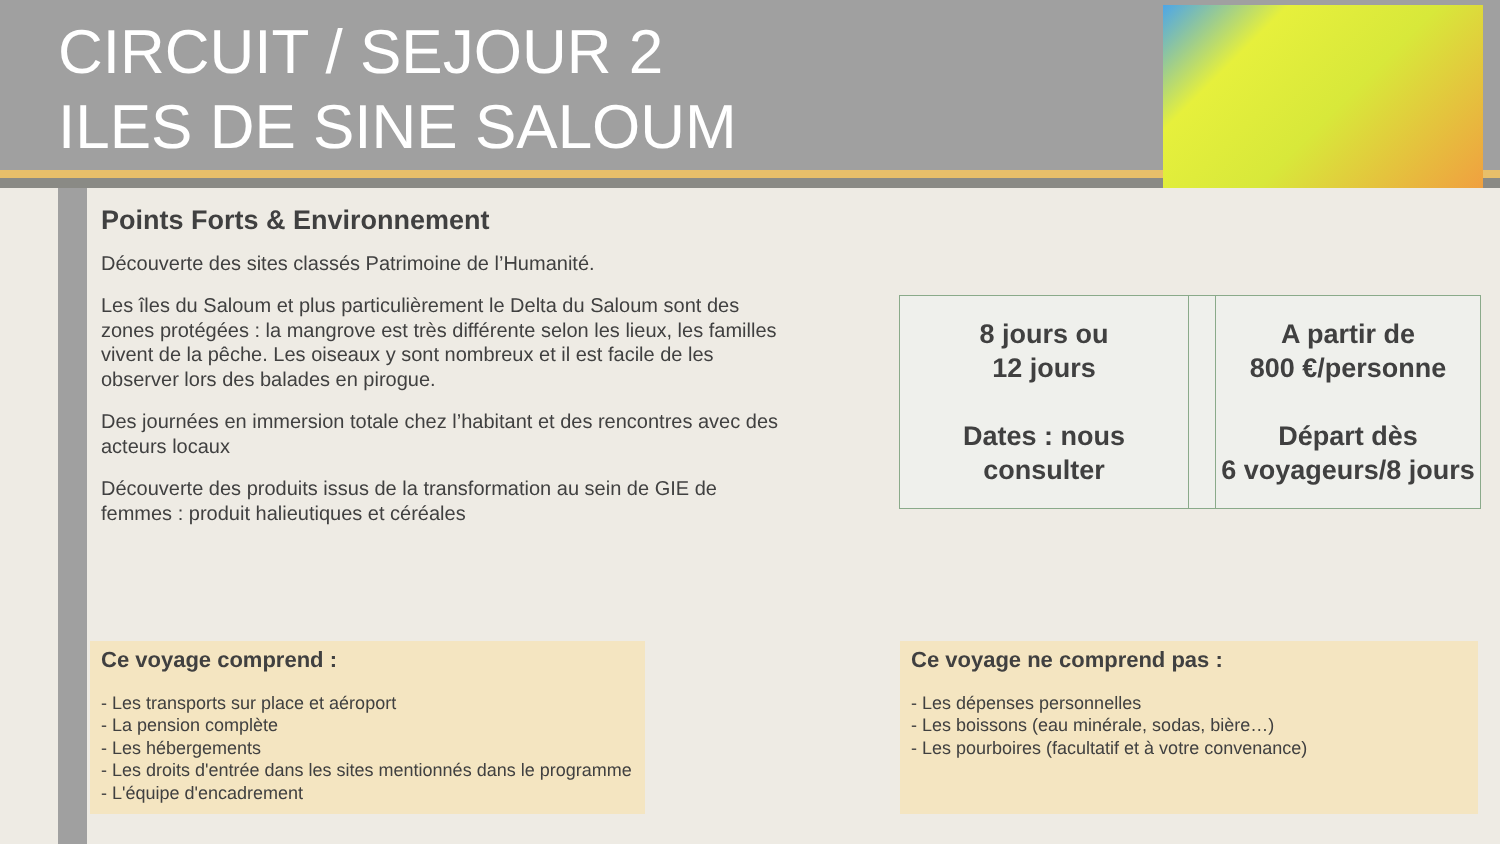CIRCUIT / SEJOUR 2
ILES DE SINE SALOUM
Points Forts & Environnement
Découverte des sites classés Patrimoine de l’Humanité.
Les îles du Saloum et plus particulièrement le Delta du Saloum sont des zones protégées : la mangrove est très différente selon les lieux, les familles vivent de la pêche. Les oiseaux y sont nombreux et il est facile de les observer lors des balades en pirogue.
Des journées en immersion totale chez l’habitant et des rencontres avec des acteurs locaux
Découverte des produits issus de la transformation au sein de GIE de femmes : produit halieutiques et céréales
| 8 jours ou 12 jours Dates : nous consulter | | A partir de 800 €/personne Départ dès 6 voyageurs/8 jours |
Ce voyage comprend :
- Les transports sur place et aéroport
- La pension complète
- Les hébergements
- Les droits d'entrée dans les sites mentionnés dans le programme
- L'équipe d'encadrement
Ce voyage ne comprend pas :
- Les dépenses personnelles
- Les boissons (eau minérale, sodas, bière…)
- Les pourboires (facultatif et à votre convenance)